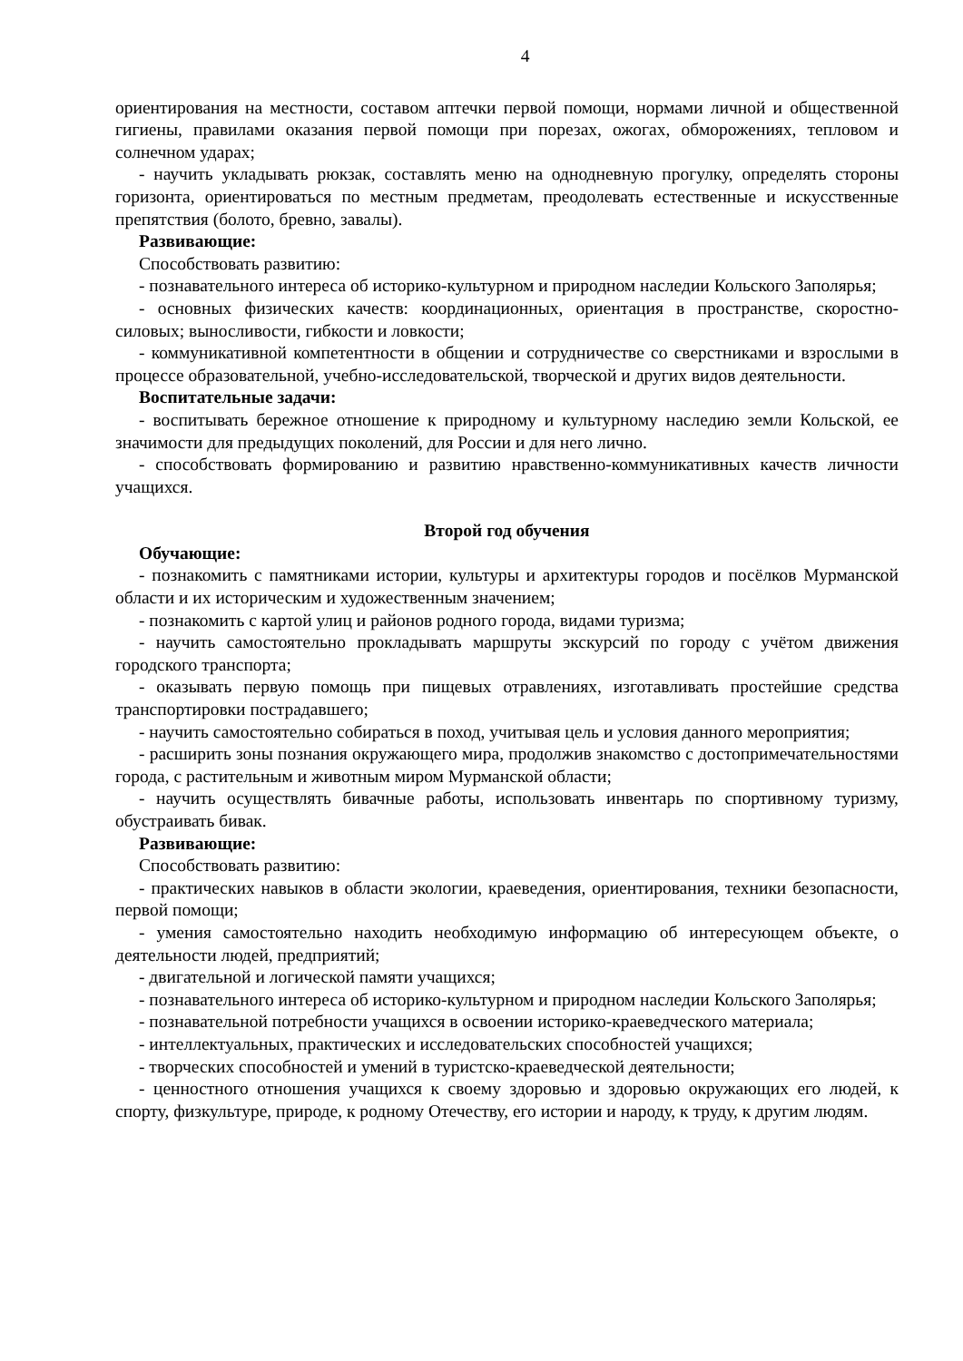4
ориентирования на местности, составом аптечки первой помощи, нормами личной и общественной гигиены, правилами оказания первой помощи при порезах, ожогах, обморожениях, тепловом и солнечном ударах;
- научить укладывать рюкзак, составлять меню на однодневную прогулку, определять стороны горизонта, ориентироваться по местным предметам, преодолевать естественные и искусственные препятствия (болото, бревно, завалы).
Развивающие:
Способствовать развитию:
- познавательного интереса об историко-культурном и природном наследии Кольского Заполярья;
- основных физических качеств: координационных, ориентация в пространстве, скоростно-силовых; выносливости, гибкости и ловкости;
- коммуникативной компетентности в общении и сотрудничестве со сверстниками и взрослыми в процессе образовательной, учебно-исследовательской, творческой и других видов деятельности.
Воспитательные задачи:
- воспитывать бережное отношение к природному и культурному наследию земли Кольской, ее значимости для предыдущих поколений, для России и для него лично.
- способствовать формированию и развитию нравственно-коммуникативных качеств личности учащихся.
Второй год обучения
Обучающие:
- познакомить с памятниками истории, культуры и архитектуры городов и посёлков Мурманской области и их историческим и художественным значением;
- познакомить с картой улиц и районов родного города, видами туризма;
- научить самостоятельно прокладывать маршруты экскурсий по городу с учётом движения городского транспорта;
- оказывать первую помощь при пищевых отравлениях, изготавливать простейшие средства транспортировки пострадавшего;
- научить самостоятельно собираться в поход, учитывая цель и условия данного мероприятия;
- расширить зоны познания окружающего мира, продолжив знакомство с достопримечательностями города, с растительным и животным миром Мурманской области;
- научить осуществлять бивачные работы, использовать инвентарь по спортивному туризму, обустраивать бивак.
Развивающие:
Способствовать развитию:
- практических навыков в области экологии, краеведения, ориентирования, техники безопасности, первой помощи;
- умения самостоятельно находить необходимую информацию об интересующем объекте, о деятельности людей, предприятий;
- двигательной и логической памяти учащихся;
- познавательного интереса об историко-культурном и природном наследии Кольского Заполярья;
- познавательной потребности учащихся в освоении историко-краеведческого материала;
- интеллектуальных, практических и исследовательских способностей учащихся;
- творческих способностей и умений в туристско-краеведческой деятельности;
- ценностного отношения учащихся к своему здоровью и здоровью окружающих его людей, к спорту, физкультуре, природе, к родному Отечеству, его истории и народу, к труду, к другим людям.